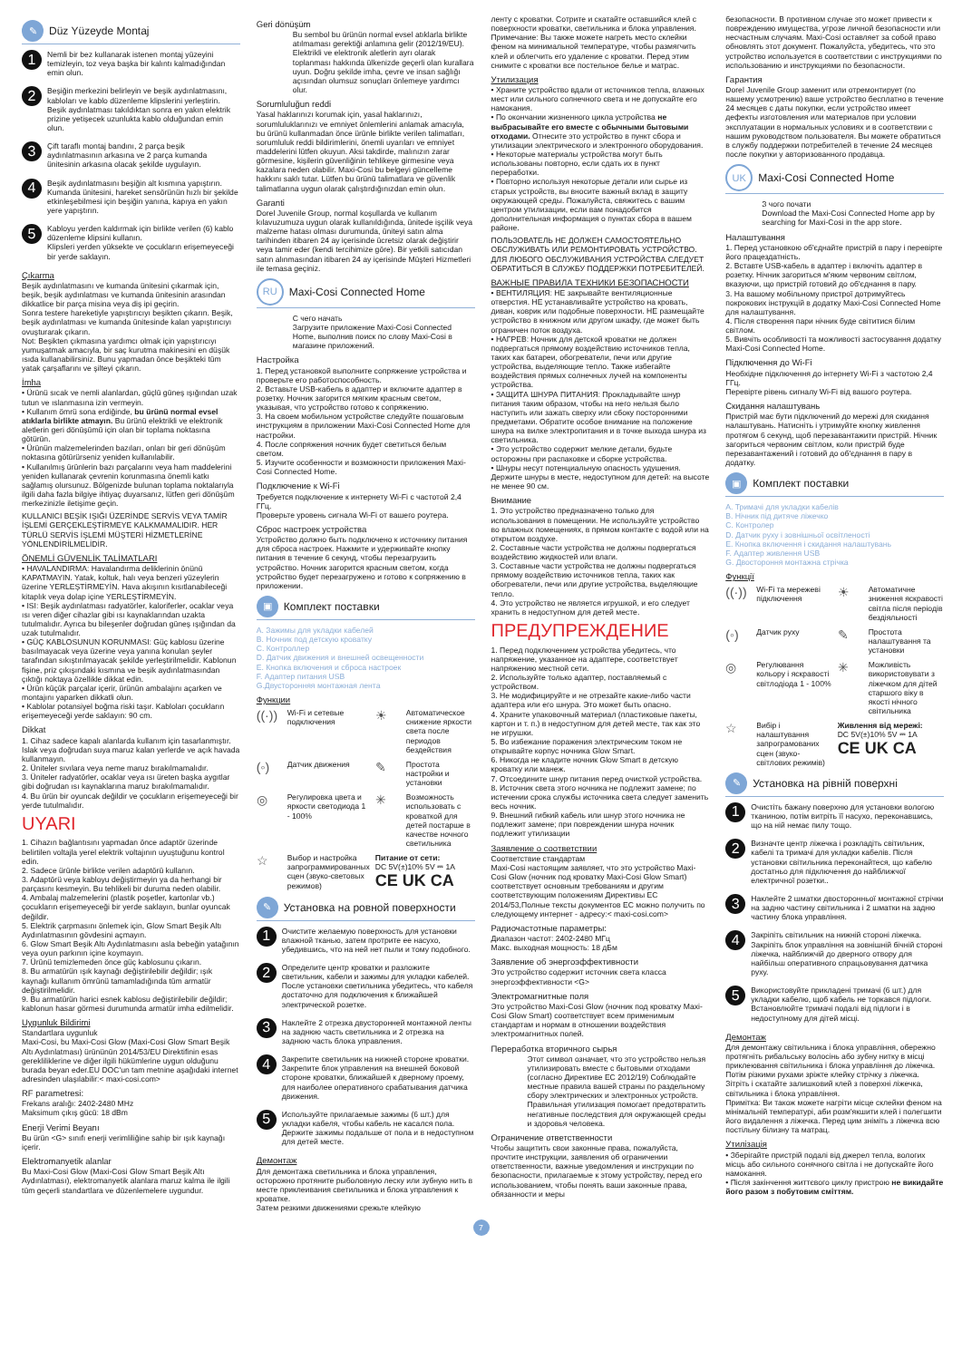✎ Düz Yüzeyde Montaj
1
Nemli bir bez kullanarak istenen montaj yüzeyini temizleyin, toz veya başka bir kalıntı kalmadığından emin olun.
2
Beşiğin merkezini belirleyin ve beşik aydınlatmasını, kabloları ve kablo düzenleme klipslerini yerleştirin. Beşik aydınlatması takıldıktan sonra en yakın elektrik prizine yetişecek uzunlukta kablo olduğundan emin olun.
3
Çift taraflı montaj bandını, 2 parça beşik aydınlatmasının arkasına ve 2 parça kumanda ünitesinin arkasına olacak şekilde uygulayın.
4
Beşik aydınlatmasını beşiğin alt kısmına yapıştırın.
Kumanda ünitesini, hareket sensörünün hızlı bir şekilde etkinleşebilmesi için beşiğin yanına, kapıya en yakın yere yapıştırın.
5
Kabloyu yerden kaldırmak için birlikte verilen (6) kablo düzenleme klipsini kullanın.
Klipsleri yerden yüksekte ve çocukların erişemeyeceği bir yerde saklayın.
Çıkarma
Beşik aydınlatmasını ve kumanda ünitesini çıkarmak için, beşik, beşik aydınlatması ve kumanda ünitesinin arasından dikkatlice bir parça misina veya diş ipi geçirin.
Sonra testere hareketiyle yapıştırıcıyı beşikten çıkarın. Beşik, beşik aydınlatması ve kumanda ünitesinde kalan yapıştırıcıyı ovuşturarak çıkarın.
Not: Beşikten çıkmasına yardımcı olmak için yapıştırıcıyı yumuşatmak amacıyla, bir saç kurutma makinesini en düşük ısıda kullanabilirsiniz. Bunu yapmadan önce beşikteki tüm yatak çarşaflarını ve şilteyi çıkarın.
İmha
• Ürünü sıcak ve nemli alanlardan, güçlü güneş ışığından uzak tutun ve ıslanmasına izin vermeyin.
• Kullanım ömrü sona erdiğinde, bu ürünü normal evsel atıklarla birlikte atmayın. Bu ürünü elektrikli ve elektronik aletlerin geri dönüşümü için olan bir toplama noktasına götürün.
• Ürünün malzemelerinden bazıları, onları bir geri dönüşüm noktasına götürürseniz yeniden kullanılabilir.
• Kullanılmış ürünlerin bazı parçalarını veya ham maddelerini yeniden kullanarak çevrenin korunmasına önemli katkı sağlamış olursunuz. Bölgenizde bulunan toplama noktalarıyla ilgili daha fazla bilgiye ihtiyaç duyarsanız, lütfen geri dönüşüm merkezinizle iletişime geçin.
KULLANICI BEŞİK IŞIĞI ÜZERİNDE SERVİS VEYA TAMİR İŞLEMİ GERÇEKLEŞTİRMEYE KALKMAMALIDIR. HER TÜRLÜ SERVİS İŞLEMİ MÜŞTERİ HİZMETLERİNE YÖNLENDİRİLMELİDİR.
ÖNEMLİ GÜVENLİK TALİMATLARI
• HAVALANDIRMA: Havalandırma deliklerinin önünü KAPATMAYIN. Yatak, koltuk, halı veya benzeri yüzeylerin üzerine YERLEŞTİRMEYİN. Hava akışının kısıtlanabileceği kitaplık veya dolap içine YERLEŞTİRMEYİN.
• ISI: Beşik aydınlatması radyatörler, kaloriferler, ocaklar veya ısı veren diğer cihazlar gibi ısı kaynaklarından uzakta tutulmalıdır. Ayrıca bu bileşenler doğrudan güneş ışığından da uzak tutulmalıdır.
• GÜÇ KABLOSUNUN KORUNMASI: Güç kablosu üzerine basılmayacak veya üzerine veya yanına konulan şeyler tarafından sıkıştırılmayacak şekilde yerleştirilmelidir. Kablonun fişine, priz çıkışındaki kısmına ve beşik aydınlatmasından çıktığı noktaya özellikle dikkat edin.
• Ürün küçük parçalar içerir, ürünün ambalajını açarken ve montajını yaparken dikkatli olun.
• Kablolar potansiyel boğma riski taşır. Kabloları çocukların erişemeyeceği yerde saklayın: 90 cm.
Dikkat
1. Cihaz sadece kapalı alanlarda kullanım için tasarlanmıştır. Islak veya doğrudan suya maruz kalan yerlerde ve açık havada kullanmayın.
2. Üniteler sıvılara veya neme maruz bırakılmamalıdır.
3. Üniteler radyatörler, ocaklar veya ısı üreten başka aygıtlar gibi doğrudan ısı kaynaklarına maruz bırakılmamalıdır.
4. Bu ürün bir oyuncak değildir ve çocukların erişemeyeceği bir yerde tutulmalıdır.
UYARI
1. Cihazın bağlantısını yapmadan önce adaptör üzerinde belirtilen voltajla yerel elektrik voltajının uyuştuğunu kontrol edin.
2. Sadece ürünle birlikte verilen adaptörü kullanın.
3. Adaptörü veya kabloyu değiştirmeyin ya da herhangi bir parçasını kesmeyin. Bu tehlikeli bir duruma neden olabilir.
4. Ambalaj malzemelerini (plastik poşetler, kartonlar vb.) çocukların erişemeyeceği bir yerde saklayın, bunlar oyuncak değildir.
5. Elektrik çarpmasını önlemek için, Glow Smart Beşik Altı Aydınlatmasının gövdesini açmayın.
6. Glow Smart Beşik Altı Aydınlatmasını asla bebeğin yatağının veya oyun parkının içine koymayın.
7. Ürünü temizlemeden önce güç kablosunu çıkarın.
8. Bu armatürün ışık kaynağı değiştirilebilir değildir; ışık kaynağı kullanım ömrünü tamamladığında tüm armatür değiştirilmelidir.
9. Bu armatürün harici esnek kablosu değiştirilebilir değildir; kablonun hasar görmesi durumunda armatür imha edilmelidir.
Uygunluk Bildirimi
Standartlara uygunluk
Maxi-Cosi, bu Maxi-Cosi Glow (Maxi-Cosi Glow Smart Beşik Altı Aydınlatması) ürününün 2014/53/EU Direktifinin esas gerekliliklerine ve diğer ilgili hükümlerine uygun olduğunu burada beyan eder.EU DOC'un tam metnine aşağıdaki internet adresinden ulaşılabilir:< maxi-cosi.com>
RF parametresi:
Frekans aralığı: 2402-2480 MHz
Maksimum çıkış gücü: 18 dBm
Enerji Verimi Beyanı
Bu ürün <G> sınıfı enerji verimliliğine sahip bir ışık kaynağı içerir.
Elektromanyetik alanlar
Bu Maxi-Cosi Glow (Maxi-Cosi Glow Smart Beşik Altı Aydınlatması), elektromanyetik alanlara maruz kalma ile ilgili tüm geçerli standartlara ve düzenlemelere uygundur.
Geri dönüşüm
Bu sembol bu ürünün normal evsel atıklarla birlikte atılmaması gerektiği anlamına gelir (2012/19/EU).
Elektrikli ve elektronik aletlerin ayrı olarak toplanması hakkında ülkenizde geçerli olan kurallara uyun. Doğru şekilde imha, çevre ve insan sağlığı açısından olumsuz sonuçları önlemeye yardımcı olur.
Sorumluluğun reddi
Yasal haklarınızı korumak için, yasal haklarınızı, sorumluluklarınızı ve emniyet önlemlerini anlamak amacıyla, bu ürünü kullanmadan önce ürünle birlikte verilen talimatları, sorumluluk reddi bildirimlerini, önemli uyarıları ve emniyet maddelerini lütfen okuyun. Aksi takdirde, malınızın zarar görmesine, kişilerin güvenliğinin tehlikeye girmesine veya kazalara neden olabilir. Maxi-Cosi bu belgeyi güncelleme hakkını saklı tutar. Lütfen bu ürünü talimatlara ve güvenlik talimatlarına uygun olarak çalıştırdığınızdan emin olun.
Garanti
Dorel Juvenile Group, normal koşullarda ve kullanım kılavuzumuza uygun olarak kullanıldığında, ünitede işçilik veya malzeme hatası olması durumunda, üniteyi satın alma tarihinden itibaren 24 ay içerisinde ücretsiz olarak değiştirir veya tamir eder (kendi tercihimize göre). Bir yetkili satıcıdan satın alınmasından itibaren 24 ay içerisinde Müşteri Hizmetleri ile temasa geçiniz.
RU Maxi-Cosi Connected Home
С чего начать
Загрузите приложение Maxi-Cosi Connected Home, выполнив поиск по слову Maxi-Cosi в магазине приложений.
Настройка
1. Перед установкой выполните сопряжение устройства и проверьте его работоспособность.
2. Вставьте USB-кабель в адаптер и включите адаптер в розетку. Ночник загорится мягким красным светом, указывая, что устройство готово к сопряжению.
3. На своем мобильном устройстве следуйте пошаговым инструкциям в приложении Maxi-Cosi Connected Home для настройки.
4. После сопряжения ночник будет светиться белым светом.
5. Изучите особенности и возможности приложения Maxi-Cosi Connected Home.
Подключение к Wi-Fi
Требуется подключение к интернету Wi-Fi с частотой 2,4 ГГц.
Проверьте уровень сигнала Wi-Fi от вашего роутера.
Сброс настроек устройства
Устройство должно быть подключено к источнику питания для сброса настроек. Нажмите и удерживайте кнопку питания в течение 6 секунд, чтобы перезагрузить устройство. Ночник загорится красным светом, когда устройство будет перезагружено и готово к сопряжению в приложении.
▣ Комплект поставки
A. Зажимы для укладки кабелей
B. Ночник под детскую кроватку
C. Контроллер
D. Датчик движения и внешней освещенности
E. Кнопка включения и сброса настроек
F. Адаптер питания USB
G.Двусторонняя монтажная лента
Функции
((·)) Wi-Fi и сетевые подключения
☀ Автоматическое снижение яркости света после периодов бездействия
(◦) Датчик движения
✎ Простота настройки и установки
◎ Регулировка цвета и яркости светодиода 1 - 100%
✳ Возможность использовать с кроваткой для детей постарше в качестве ночного светильника
☆ Выбор и настройка запрограммированных сцен (звуко-световых режимов)
Питание от сети:
DC 5V(±)10% 5V ⎓ 1A
CE UK CA
✎ Установка на ровной поверхности
1
Очистите желаемую поверхность для установки влажной тканью, затем протрите ее насухо, убедившись, что на ней нет пыли и тому подобного.
2
Определите центр кроватки и разложите светильник, кабели и зажимы для укладки кабелей. После установки светильника убедитесь, что кабеля достаточно для подключения к ближайшей электрической розетке.
3
Наклейте 2 отрезка двусторонней монтажной ленты на заднюю часть светильника и 2 отрезка на заднюю часть блока управления.
4
Закрепите светильник на нижней стороне кроватки.
Закрепите блок управления на внешней боковой стороне кроватки, ближайшей к дверному проему, для наиболее оперативного срабатывания датчика движения.
5
Используйте прилагаемые зажимы (6 шт.) для укладки кабеля, чтобы кабель не касался пола.
Держите зажимы подальше от пола и в недоступном для детей месте.
Демонтаж
Для демонтажа светильника и блока управления, осторожно протяните рыболовную леску или зубную нить в месте приклеивания светильника и блока управления к кроватке.
Затем резкими движениями срежьте клейкую
ленту с кроватки. Сотрите и скатайте оставшийся клей с поверхности кроватки, светильника и блока управления.
Примечание: Вы также можете нагреть место склейки феном на минимальной температуре, чтобы размягчить клей и облегчить его удаление с кроватки. Перед этим снимите с кроватки все постельное белье и матрас.
Утилизация
• Храните устройство вдали от источников тепла, влажных мест или сильного солнечного света и не допускайте его намокания.
• По окончании жизненного цикла устройства не выбрасывайте его вместе с обычными бытовыми отходами. Отнесите это устройство в пункт сбора и утилизации электрического и электронного оборудования.
• Некоторые материалы устройства могут быть использованы повторно, если сдать их в пункт переработки.
• Повторно используя некоторые детали или сырье из старых устройств, вы вносите важный вклад в защиту окружающей среды. Пожалуйста, свяжитесь с вашим центром утилизации, если вам понадобится дополнительная информация о пунктах сбора в вашем районе.
ПОЛЬЗОВАТЕЛЬ НЕ ДОЛЖЕН САМОСТОЯТЕЛЬНО ОБСЛУЖИВАТЬ ИЛИ РЕМОНТИРОВАТЬ УСТРОЙСТВО. ДЛЯ ЛЮБОГО ОБСЛУЖИВАНИЯ УСТРОЙСТВА СЛЕДУЕТ ОБРАТИТЬСЯ В СЛУЖБУ ПОДДЕРЖКИ ПОТРЕБИТЕЛЕЙ.
ВАЖНЫЕ ПРАВИЛА ТЕХНИКИ БЕЗОПАСНОСТИ
• ВЕНТИЛЯЦИЯ: НЕ закрывайте вентиляционные отверстия. НЕ устанавливайте устройство на кровать, диван, коврик или подобные поверхности. НЕ размещайте устройство в книжном или другом шкафу, где может быть ограничен поток воздуха.
• НАГРЕВ: Ночник для детской кроватки не должен подвергаться прямому воздействию источников тепла, таких как батареи, обогреватели, печи или другие устройства, выделяющие тепло. Также избегайте воздействия прямых солнечных лучей на компоненты устройства.
• ЗАЩИТА ШНУРА ПИТАНИЯ: Прокладывайте шнур питания таким образом, чтобы на него нельзя было наступить или зажать сверху или сбоку посторонними предметами. Обратите особое внимание на положение шнура на вилке электропитания и в точке выхода шнура из светильника.
• Это устройство содержит мелкие детали, будьте осторожны при распаковке и сборке устройства.
• Шнуры несут потенциальную опасность удушения. Держите шнуры в месте, недоступном для детей: на высоте не менее 90 см.
Внимание
1. Это устройство предназначено только для использования в помещении. Не используйте устройство во влажных помещениях, в прямом контакте с водой или на открытом воздухе.
2. Составные части устройства не должны подвергаться воздействию жидкостей или влаги.
3. Составные части устройства не должны подвергаться прямому воздействию источников тепла, таких как обогреватели, печи или другие устройства, выделяющие тепло.
4. Это устройство не является игрушкой, и его следует хранить в недоступном для детей месте.
ПРЕДУПРЕЖДЕНИЕ
1. Перед подключением устройства убедитесь, что напряжение, указанное на адаптере, соответствует напряжению местной сети.
2. Используйте только адаптер, поставляемый с устройством.
3. Не модифицируйте и не отрезайте какие-либо части адаптера или его шнура. Это может быть опасно.
4. Храните упаковочный материал (пластиковые пакеты, картон и т. п.) в недоступном для детей месте, так как это не игрушки.
5. Во избежание поражения электрическим током не открывайте корпус ночника Glow Smart.
6. Никогда не кладите ночник Glow Smart в детскую кроватку или манеж.
7. Отсоедините шнур питания перед очисткой устройства.
8. Источник света этого ночника не подлежит замене; по истечении срока службы источника света следует заменить весь ночник.
9. Внешний гибкий кабель или шнур этого ночника не подлежит замене; при повреждении шнура ночник подлежит утилизации
Заявление о соответствии
Соответствие стандартам
Maxi-Cosi настоящим заявляет, что это устройство Maxi-Cosi Glow (ночник под кроватку Maxi-Cosi Glow Smart) соответствует основным требованиям и другим соответствующим положениям Директивы ЕС 2014/53,Полные тексты документов ЕС можно получить по следующему интернет - адресу:< maxi-cosi.com>
Радиочастотные параметры:
Диапазон частот: 2402-2480 МГц
Макс. выходная мощность: 18 дБм
Заявление об энергоэффективности
Это устройство содержит источник света класса энергоэффективности <G>
Электромагнитные поля
Это устройство Maxi-Cosi Glow (ночник под кроватку Maxi-Cosi Glow Smart) соответствует всем применимым стандартам и нормам в отношении воздействия электромагнитных полей.
Переработка вторичного сырья
Этот символ означает, что это устройство нельзя утилизировать вместе с бытовыми отходами (согласно Директиве ЕС 2012/19) Соблюдайте местные правила вашей страны по раздельному сбору электрических и электронных устройств. Правильная утилизация помогает предотвратить негативные последствия для окружающей среды и здоровья человека.
Ограничение ответственности
Чтобы защитить свои законные права, пожалуйста, прочтите инструкции, заявления об ограничении ответственности, важные уведомления и инструкции по безопасности, прилагаемые к этому устройству, перед его использованием, чтобы понять ваши законные права, обязанности и меры
безопасности. В противном случае это может привести к повреждению имущества, угрозе личной безопасности или несчастным случаям. Maxi-Cosi оставляет за собой право обновлять этот документ. Пожалуйста, убедитесь, что это устройство используется в соответствии с инструкциями по использованию и инструкциями по безопасности.
Гарантия
Dorel Juvenile Group заменит или отремонтирует (по нашему усмотрению) ваше устройство бесплатно в течение 24 месяцев с даты покупки, если устройство имеет дефекты изготовления или материалов при условии эксплуатации в нормальных условиях и в соответствии с нашим руководством пользователя. Вы можете обратиться в службу поддержки потребителей в течение 24 месяцев после покупки у авторизованного продавца.
UK Maxi-Cosi Connected Home
З чого почати
Download the Maxi-Cosi Connected Home app by searching for Maxi-Cosi in the app store.
Налаштування
1. Перед установкою об'єднайте пристрій в пару і перевірте його працездатність.
2. Вставте USB-кабель в адаптер і включіть адаптер в розетку. Нічник загориться м'яким червоним світлом, вказуючи, що пристрій готовий до об'єднання в пару.
3. На вашому мобільному пристрої дотримуйтесь покрокових інструкцій в додатку Maxi-Cosi Connected Home для налаштування.
4. Після створення пари нічник буде світитися білим світлом.
5. Вивчіть особливості та можливості застосування додатку Maxi-Cosi Connected Home.
Підключення до Wi-Fi
Необхідне підключення до інтернету Wi-Fi з частотою 2,4 ГГц.
Перевірте рівень сигналу Wi-Fi від вашого роутера.
Скидання налаштувань
Пристрій має бути підключений до мережі для скидання налаштувань. Натисніть і утримуйте кнопку живлення протягом 6 секунд, щоб перезавантажити пристрій. Нічник загориться червоним світлом, коли пристрій буде перезавантажений і готовий до об'єднання в пару в додатку.
▣ Комплект поставки
A. Тримачі для укладки кабелів
B. Нічник під дитяче ліжечко
C. Контролер
D. Датчик руху і зовнішньої освітленості
E. Кнопка включення і скидання налаштувань
F. Адаптер живлення USB
G. Двостороння монтажна стрічка
Функції
((·)) Wi-Fi та мережеві підключення
☀ Автоматичне зниження яскравості світла після періодів бездіяльності
(◦) Датчик руху
✎ Простота налаштування та установки
◎ Регулювання кольору і яскравості світлодіода 1 - 100%
✳ Можливість використовувати з ліжечком для дітей старшого віку в якості нічного світильника
☆ Вибір і налаштування запрограмованих сцен (звуко-світлових режимів)
Живлення від мережі:
DC 5V(±)10% 5V ⎓ 1A
CE UK CA
✎ Установка на рівній поверхні
1
Очистіть бажану поверхню для установки вологою тканиною, потім витріть її насухо, переконавшись, що на ній немає пилу тощо.
2
Визначте центр ліжечка і розкладіть світильник, кабелі та тримачі для укладки кабелів. Після установки світильника переконайтеся, що кабелю достатньо для підключення до найближчої електричної розетки..
3
Наклейте 2 шматки двосторонньої монтажної стрічки на задню частину світильника і 2 шматки на задню частину блока управління.
4
Закріпіть світильник на нижній стороні ліжечка. Закріпіть блок управління на зовнішній бічній стороні ліжечка, найближчій до дверного отвору для найбільш оперативного спрацьовування датчика руху.
5
Використовуйте прикладені тримачі (6 шт.) для укладки кабелю, щоб кабель не торкався підлоги.
Встановлюйте тримачі подалі від підлоги і в недоступному для дітей місці.
Демонтаж
Для демонтажу світильника і блока управління, обережно протягніть рибальську волосінь або зубну нитку в місці приклеювання світильника і блока управління до ліжечка.
Потім різкими рухами зріжте клейку стрічку з ліжечка. Зітріть і скатайте залишковий клей з поверхні ліжечка, світильника і блока управління.
Примітка: Ви також можете нагріти місце склейки феном на мінімальній температурі, аби розм'якшити клей і полегшити його видалення з ліжечка. Перед цим зніміть з ліжечка всю постільну білизну та матрац.
Утилізація
• Зберігайте пристрій подалі від джерел тепла, вологих місць або сильного сонячного світла і не допускайте його намокання.
• Після закінчення життєвого циклу пристрою не викидайте його разом з побутовим сміттям.
7